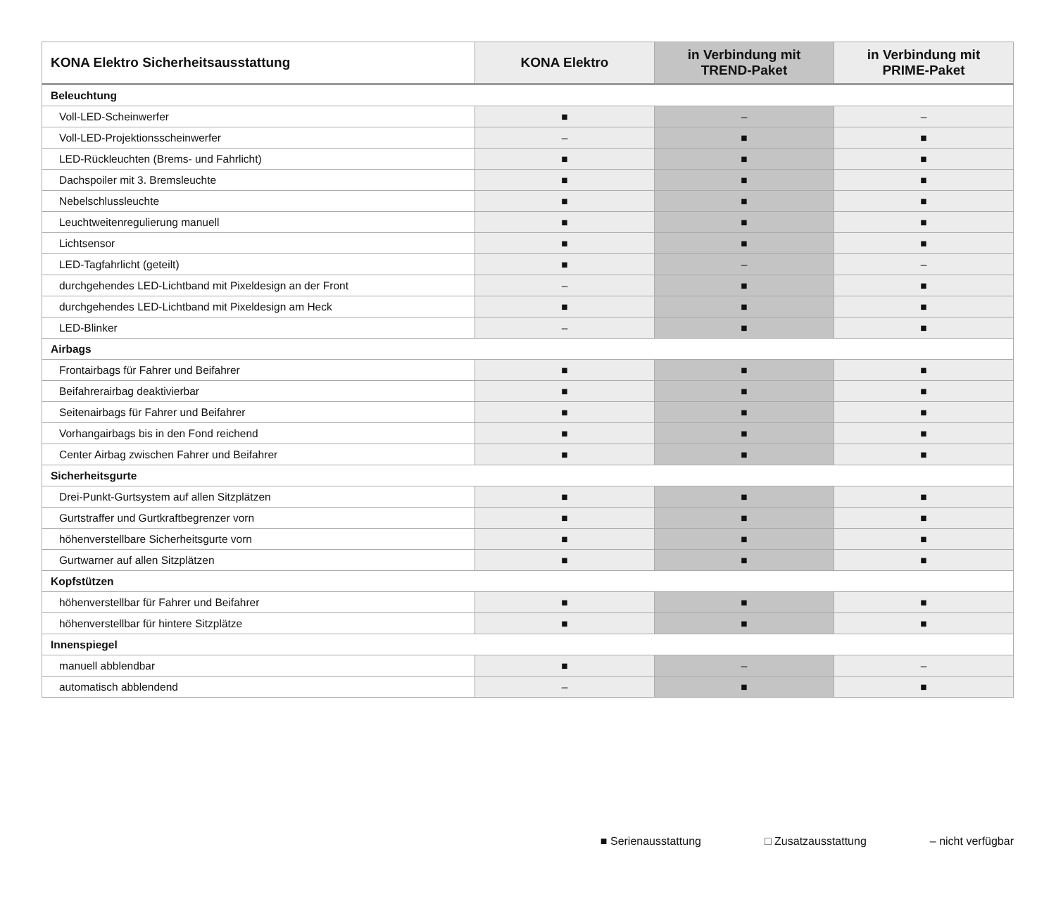| KONA Elektro Sicherheitsausstattung | KONA Elektro | in Verbindung mit TREND-Paket | in Verbindung mit PRIME-Paket |
| --- | --- | --- | --- |
| Beleuchtung | | | |
| Voll-LED-Scheinwerfer | ■ | – | – |
| Voll-LED-Projektionsscheinwerfer | – | ■ | ■ |
| LED-Rückleuchten (Brems- und Fahrlicht) | ■ | ■ | ■ |
| Dachspoiler mit 3. Bremsleuchte | ■ | ■ | ■ |
| Nebelschlussleuchte | ■ | ■ | ■ |
| Leuchtweitenregulierung manuell | ■ | ■ | ■ |
| Lichtsensor | ■ | ■ | ■ |
| LED-Tagfahrlicht (geteilt) | ■ | – | – |
| durchgehendes LED-Lichtband mit Pixeldesign an der Front | – | ■ | ■ |
| durchgehendes LED-Lichtband mit Pixeldesign am Heck | ■ | ■ | ■ |
| LED-Blinker | – | ■ | ■ |
| Airbags | | | |
| Frontairbags für Fahrer und Beifahrer | ■ | ■ | ■ |
| Beifahrerairbag deaktivierbar | ■ | ■ | ■ |
| Seitenairbags für Fahrer und Beifahrer | ■ | ■ | ■ |
| Vorhangairbags bis in den Fond reichend | ■ | ■ | ■ |
| Center Airbag zwischen Fahrer und Beifahrer | ■ | ■ | ■ |
| Sicherheitsgurte | | | |
| Drei-Punkt-Gurtsystem auf allen Sitzplätzen | ■ | ■ | ■ |
| Gurtstraffer und Gurtkraftbegrenzer vorn | ■ | ■ | ■ |
| höhenverstellbare Sicherheitsgurte vorn | ■ | ■ | ■ |
| Gurtwarner auf allen Sitzplätzen | ■ | ■ | ■ |
| Kopfstützen | | | |
| höhenverstellbar für Fahrer und Beifahrer | ■ | ■ | ■ |
| höhenverstellbar für hintere Sitzplätze | ■ | ■ | ■ |
| Innenspiegel | | | |
| manuell abblendbar | ■ | – | – |
| automatisch abblendend | – | ■ | ■ |
■ Serienausstattung □ Zusatzausstattung – nicht verfügbar